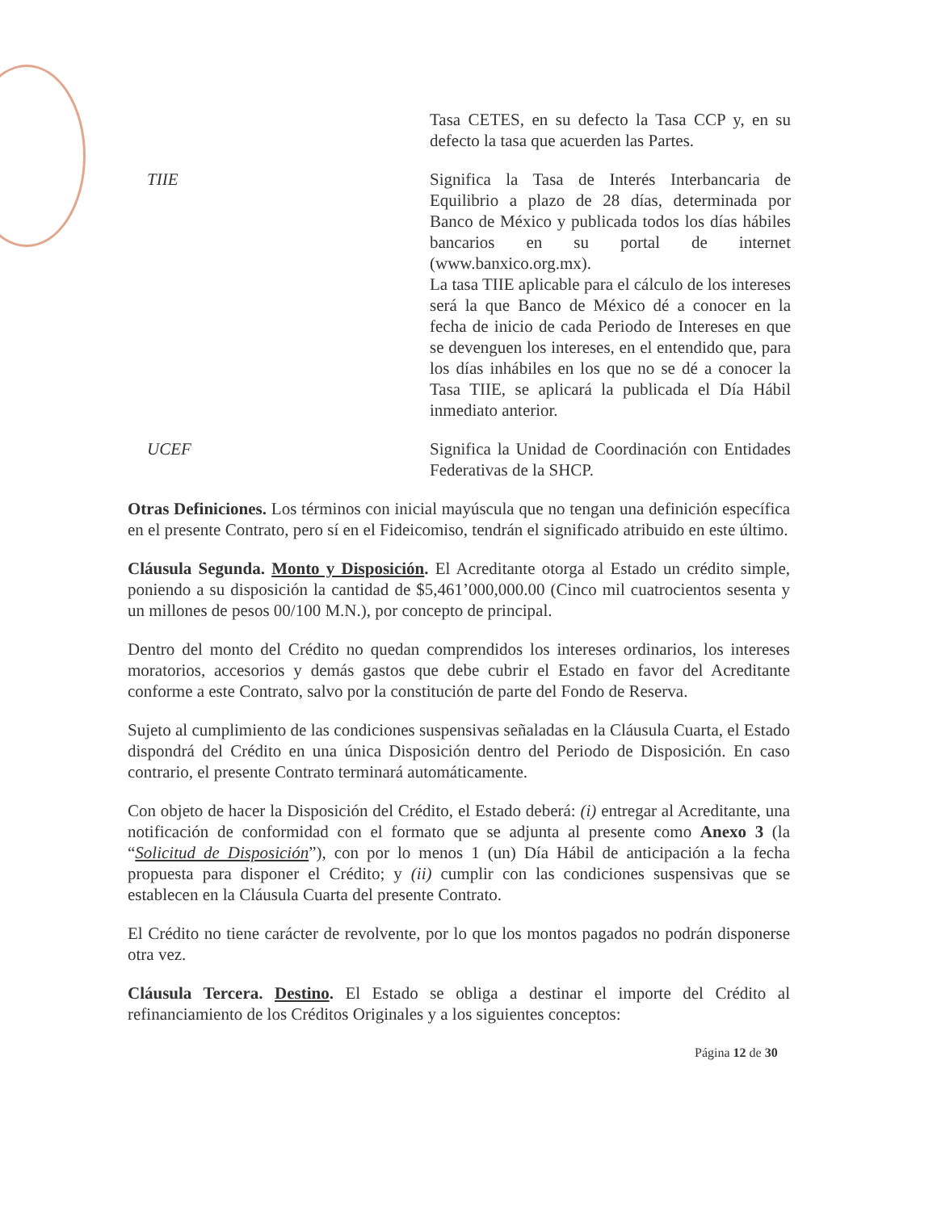Tasa CETES, en su defecto la Tasa CCP y, en su defecto la tasa que acuerden las Partes.
TIIE Significa la Tasa de Interés Interbancaria de Equilibrio a plazo de 28 días, determinada por Banco de México y publicada todos los días hábiles bancarios en su portal de internet (www.banxico.org.mx).
La tasa TIIE aplicable para el cálculo de los intereses será la que Banco de México dé a conocer en la fecha de inicio de cada Periodo de Intereses en que se devenguen los intereses, en el entendido que, para los días inhábiles en los que no se dé a conocer la Tasa TIIE, se aplicará la publicada el Día Hábil inmediato anterior.
UCEF Significa la Unidad de Coordinación con Entidades Federativas de la SHCP.
Otras Definiciones. Los términos con inicial mayúscula que no tengan una definición específica en el presente Contrato, pero sí en el Fideicomiso, tendrán el significado atribuido en este último.
Cláusula Segunda. Monto y Disposición. El Acreditante otorga al Estado un crédito simple, poniendo a su disposición la cantidad de $5,461’000,000.00 (Cinco mil cuatrocientos sesenta y un millones de pesos 00/100 M.N.), por concepto de principal.
Dentro del monto del Crédito no quedan comprendidos los intereses ordinarios, los intereses moratorios, accesorios y demás gastos que debe cubrir el Estado en favor del Acreditante conforme a este Contrato, salvo por la constitución de parte del Fondo de Reserva.
Sujeto al cumplimiento de las condiciones suspensivas señaladas en la Cláusula Cuarta, el Estado dispondrá del Crédito en una única Disposición dentro del Periodo de Disposición. En caso contrario, el presente Contrato terminará automáticamente.
Con objeto de hacer la Disposición del Crédito, el Estado deberá: (i) entregar al Acreditante, una notificación de conformidad con el formato que se adjunta al presente como Anexo 3 (la “Solicitud de Disposición”), con por lo menos 1 (un) Día Hábil de anticipación a la fecha propuesta para disponer el Crédito; y (ii) cumplir con las condiciones suspensivas que se establecen en la Cláusula Cuarta del presente Contrato.
El Crédito no tiene carácter de revolvente, por lo que los montos pagados no podrán disponerse otra vez.
Cláusula Tercera. Destino. El Estado se obliga a destinar el importe del Crédito al refinanciamiento de los Créditos Originales y a los siguientes conceptos:
Página 12 de 30